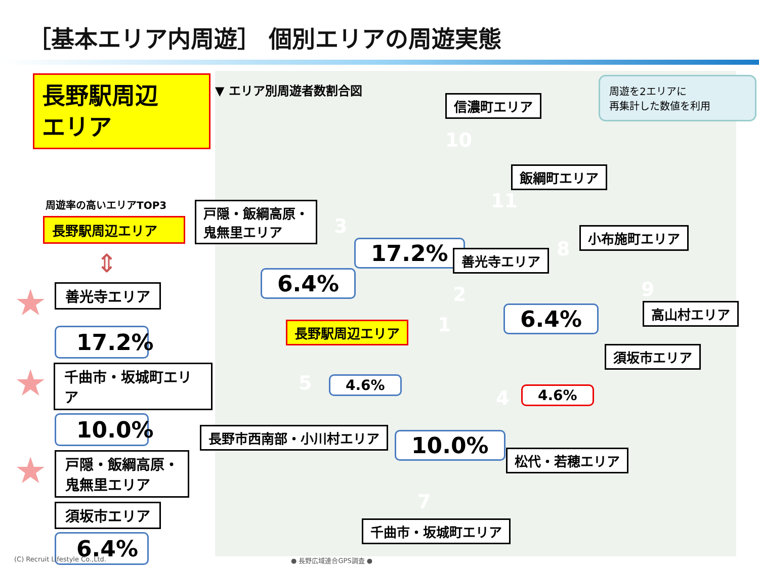［基本エリア内周遊］ 個別エリアの周遊実態
長野駅周辺
エリア
周遊率の高いエリアTOP3
長野駅周辺エリア
⇕
★
善光寺エリア
17.2%
★
千曲市・坂城町エリア
10.0%
★
戸隠・飯綱高原・
鬼無里エリア
須坂市エリア
6.4%
▼ エリア別周遊者数割合図
信濃町エリア
10
飯綱町エリア
11
戸隠・飯綱高原・
鬼無里エリア
3
17.2% 善光寺エリア
小布施町エリア
8
6.4% 2 9
高山村エリア
6.4%
長野駅周辺エリア 1
須坂市エリア
5 4.6%
4 4.6%
長野市西南部・小川村エリア 10.0% 松代・若穂エリア
7
千曲市・坂城町エリア
周遊を2エリアに
再集計した数値を利用
(C) Recruit Lifestyle Co.,Ltd. ● 長野広域連合GPS調査 ●